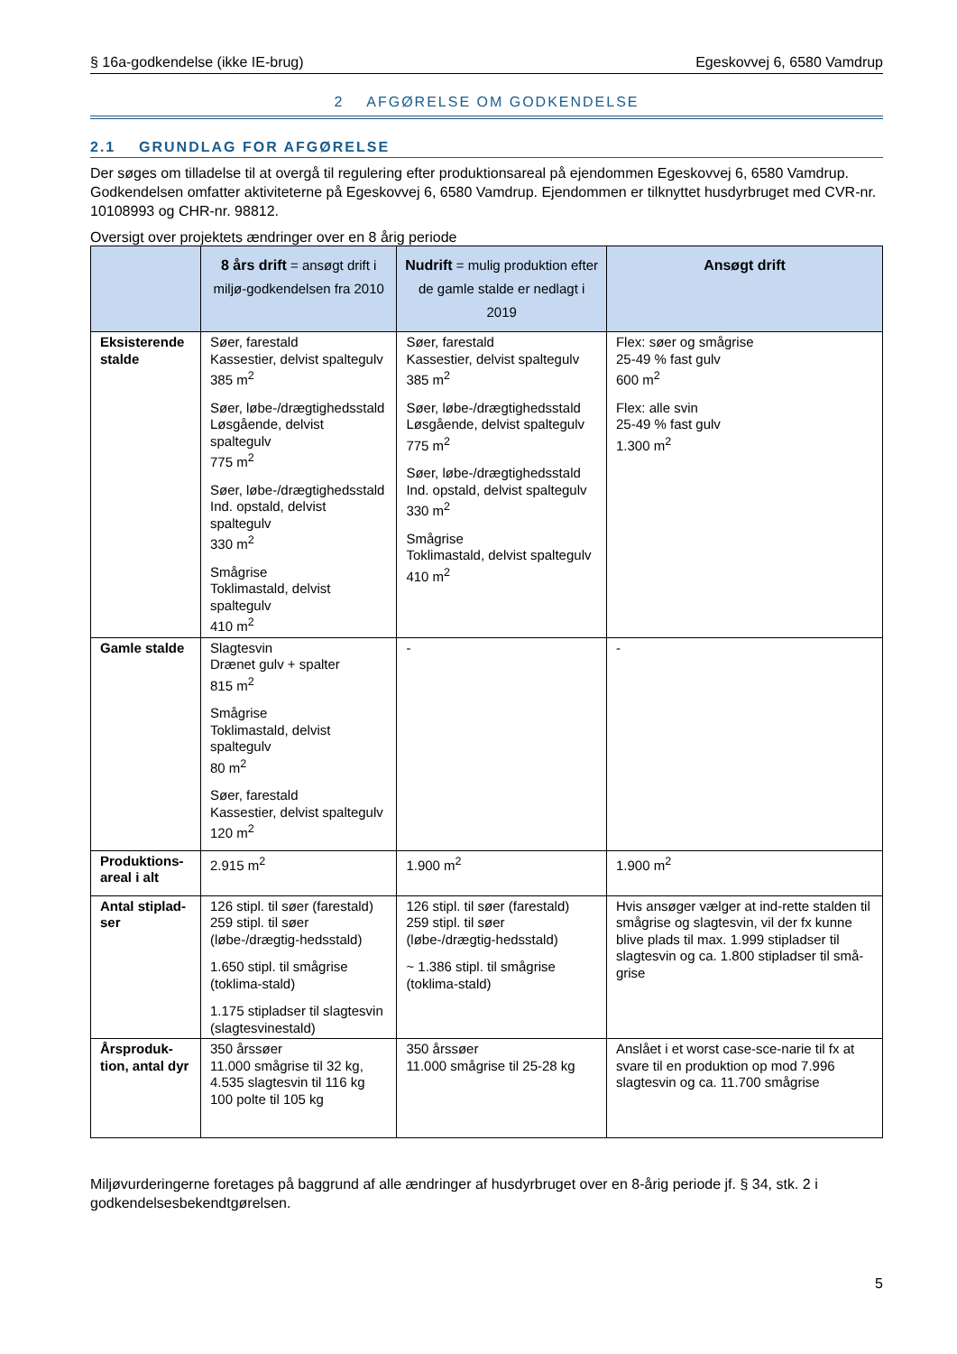§ 16a-godkendelse (ikke IE-brug) Egeskovvej 6, 6580 Vamdrup
2 AFGØRELSE OM GODKENDELSE
2.1 GRUNDLAG FOR AFGØRELSE
Der søges om tilladelse til at overgå til regulering efter produktionsareal på ejendommen Egeskovvej 6, 6580 Vamdrup. Godkendelsen omfatter aktiviteterne på Egeskovvej 6, 6580 Vamdrup. Ejendommen er tilknyttet husdyrbruget med CVR-nr. 10108993 og CHR-nr. 98812.
Oversigt over projektets ændringer over en 8 årig periode
| | 8 års drift = ansøgt drift i miljø-godkendelsen fra 2010 | Nudrift = mulig produktion efter de gamle stalde er nedlagt i 2019 | Ansøgt drift |
| --- | --- | --- | --- |
| Eksisterende stalde | Søer, farestald Kassestier, delvist spaltegulv 385 m<sup>2</sup> Søer, løbe-/drægtighedsstald Løsgående, delvist spaltegulv 775 m<sup>2</sup> Søer, løbe-/drægtighedsstald Ind. opstald, delvist spaltegulv 330 m<sup>2</sup> Smågrise Toklimastald, delvist spaltegulv 410 m<sup>2</sup> | Søer, farestald Kassestier, delvist spaltegulv 385 m<sup>2</sup> Søer, løbe-/drægtighedsstald Løsgående, delvist spaltegulv 775 m<sup>2</sup> Søer, løbe-/drægtighedsstald Ind. opstald, delvist spaltegulv 330 m<sup>2</sup> Smågrise Toklimastald, delvist spaltegulv 410 m<sup>2</sup> | Flex: søer og smågrise 25-49 % fast gulv 600 m<sup>2</sup> Flex: alle svin 25-49 % fast gulv 1.300 m<sup>2</sup> |
| Gamle stalde | Slagtesvin Drænet gulv + spalter 815 m<sup>2</sup> Smågrise Toklimastald, delvist spaltegulv 80 m<sup>2</sup> Søer, farestald Kassestier, delvist spaltegulv 120 m<sup>2</sup> | - | - |
| Produktions-areal i alt | 2.915 m<sup>2</sup> | 1.900 m<sup>2</sup> | 1.900 m<sup>2</sup> |
| Antal stiplad-ser | 126 stipl. til søer (farestald) 259 stipl. til søer (løbe-/drægtig-hedsstald) 1.650 stipl. til smågrise (toklima-stald) 1.175 stipladser til slagtesvin (slagtesvinestald) | 126 stipl. til søer (farestald) 259 stipl. til søer (løbe-/drægtig-hedsstald) ~ 1.386 stipl. til smågrise (toklima-stald) | Hvis ansøger vælger at ind-rette stalden til smågrise og slagtesvin, vil der fx kunne blive plads til max. 1.999 stipladser til slagtesvin og ca. 1.800 stipladser til små-grise |
| Årsproduk-tion, antal dyr | 350 årssøer 11.000 smågrise til 32 kg, 4.535 slagtesvin til 116 kg 100 polte til 105 kg | 350 årssøer 11.000 smågrise til 25-28 kg | Anslået i et worst case-sce-narie til fx at svare til en produktion op mod 7.996 slagtesvin og ca. 11.700 smågrise |
Miljøvurderingerne foretages på baggrund af alle ændringer af husdyrbruget over en 8-årig periode jf. § 34, stk. 2 i godkendelsesbekendtgørelsen.
5